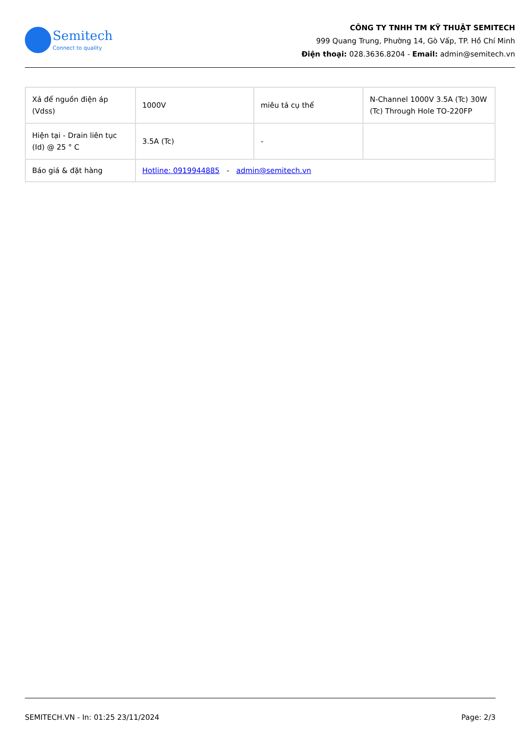Semitech
Connect to quality
CÔNG TY TNHH TM KỸ THUẬT SEMITECH
999 Quang Trung, Phường 14, Gò Vấp, TP. Hồ Chí Minh
Điện thoại: 028.3636.8204 - Email: admin@semitech.vn
| Xả để nguồn điện áp (Vdss) | 1000V | miêu tả cụ thể | N-Channel 1000V 3.5A (Tc) 30W (Tc) Through Hole TO-220FP |
| Hiện tại - Drain liên tục (Id) @ 25 ° C | 3.5A (Tc) | - | |
| Báo giá & đặt hàng | Hotline: 0919944885 - admin@semitech.vn | | |
SEMITECH.VN - In: 01:25 23/11/2024 Page: 2/3